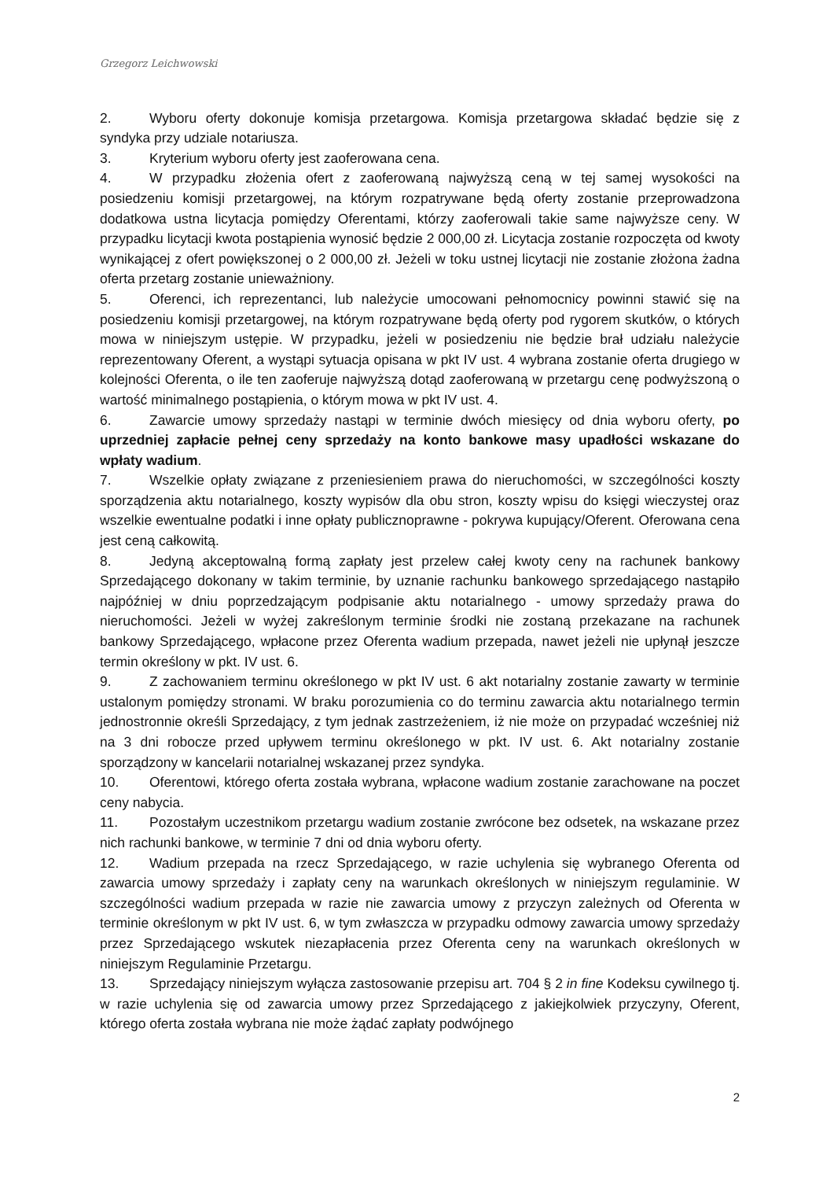Grzegorz Leichwowski
2. Wyboru oferty dokonuje komisja przetargowa. Komisja przetargowa składać będzie się z syndyka przy udziale notariusza.
3. Kryterium wyboru oferty jest zaoferowana cena.
4. W przypadku złożenia ofert z zaoferowaną najwyższą ceną w tej samej wysokości na posiedzeniu komisji przetargowej, na którym rozpatrywane będą oferty zostanie przeprowadzona dodatkowa ustna licytacja pomiędzy Oferentami, którzy zaoferowali takie same najwyższe ceny. W przypadku licytacji kwota postąpienia wynosić będzie 2 000,00 zł. Licytacja zostanie rozpoczęta od kwoty wynikającej z ofert powiększonej o 2 000,00 zł. Jeżeli w toku ustnej licytacji nie zostanie złożona żadna oferta przetarg zostanie unieważniony.
5. Oferenci, ich reprezentanci, lub należycie umocowani pełnomocnicy powinni stawić się na posiedzeniu komisji przetargowej, na którym rozpatrywane będą oferty pod rygorem skutków, o których mowa w niniejszym ustępie. W przypadku, jeżeli w posiedzeniu nie będzie brał udziału należycie reprezentowany Oferent, a wystąpi sytuacja opisana w pkt IV ust. 4 wybrana zostanie oferta drugiego w kolejności Oferenta, o ile ten zaoferuje najwyższą dotąd zaoferowaną w przetargu cenę podwyższoną o wartość minimalnego postąpienia, o którym mowa w pkt IV ust. 4.
6. Zawarcie umowy sprzedaży nastąpi w terminie dwóch miesięcy od dnia wyboru oferty, po uprzedniej zapłacie pełnej ceny sprzedaży na konto bankowe masy upadłości wskazane do wpłaty wadium.
7. Wszelkie opłaty związane z przeniesieniem prawa do nieruchomości, w szczególności koszty sporządzenia aktu notarialnego, koszty wypisów dla obu stron, koszty wpisu do księgi wieczystej oraz wszelkie ewentualne podatki i inne opłaty publicznoprawne - pokrywa kupujący/Oferent. Oferowana cena jest ceną całkowitą.
8. Jedyną akceptowalną formą zapłaty jest przelew całej kwoty ceny na rachunek bankowy Sprzedającego dokonany w takim terminie, by uznanie rachunku bankowego sprzedającego nastąpiło najpóźniej w dniu poprzedzającym podpisanie aktu notarialnego - umowy sprzedaży prawa do nieruchomości. Jeżeli w wyżej zakreślonym terminie środki nie zostaną przekazane na rachunek bankowy Sprzedającego, wpłacone przez Oferenta wadium przepada, nawet jeżeli nie upłynął jeszcze termin określony w pkt. IV ust. 6.
9. Z zachowaniem terminu określonego w pkt IV ust. 6 akt notarialny zostanie zawarty w terminie ustalonym pomiędzy stronami. W braku porozumienia co do terminu zawarcia aktu notarialnego termin jednostronnie określi Sprzedający, z tym jednak zastrzeżeniem, iż nie może on przypadać wcześniej niż na 3 dni robocze przed upływem terminu określonego w pkt. IV ust. 6. Akt notarialny zostanie sporządzony w kancelarii notarialnej wskazanej przez syndyka.
10. Oferentowi, którego oferta została wybrana, wpłacone wadium zostanie zarachowane na poczet ceny nabycia.
11. Pozostałym uczestnikom przetargu wadium zostanie zwrócone bez odsetek, na wskazane przez nich rachunki bankowe, w terminie 7 dni od dnia wyboru oferty.
12. Wadium przepada na rzecz Sprzedającego, w razie uchylenia się wybranego Oferenta od zawarcia umowy sprzedaży i zapłaty ceny na warunkach określonych w niniejszym regulaminie. W szczególności wadium przepada w razie nie zawarcia umowy z przyczyn zależnych od Oferenta w terminie określonym w pkt IV ust. 6, w tym zwłaszcza w przypadku odmowy zawarcia umowy sprzedaży przez Sprzedającego wskutek niezapłacenia przez Oferenta ceny na warunkach określonych w niniejszym Regulaminie Przetargu.
13. Sprzedający niniejszym wyłącza zastosowanie przepisu art. 704 § 2 in fine Kodeksu cywilnego tj. w razie uchylenia się od zawarcia umowy przez Sprzedającego z jakiejkolwiek przyczyny, Oferent, którego oferta została wybrana nie może żądać zapłaty podwójnego
2